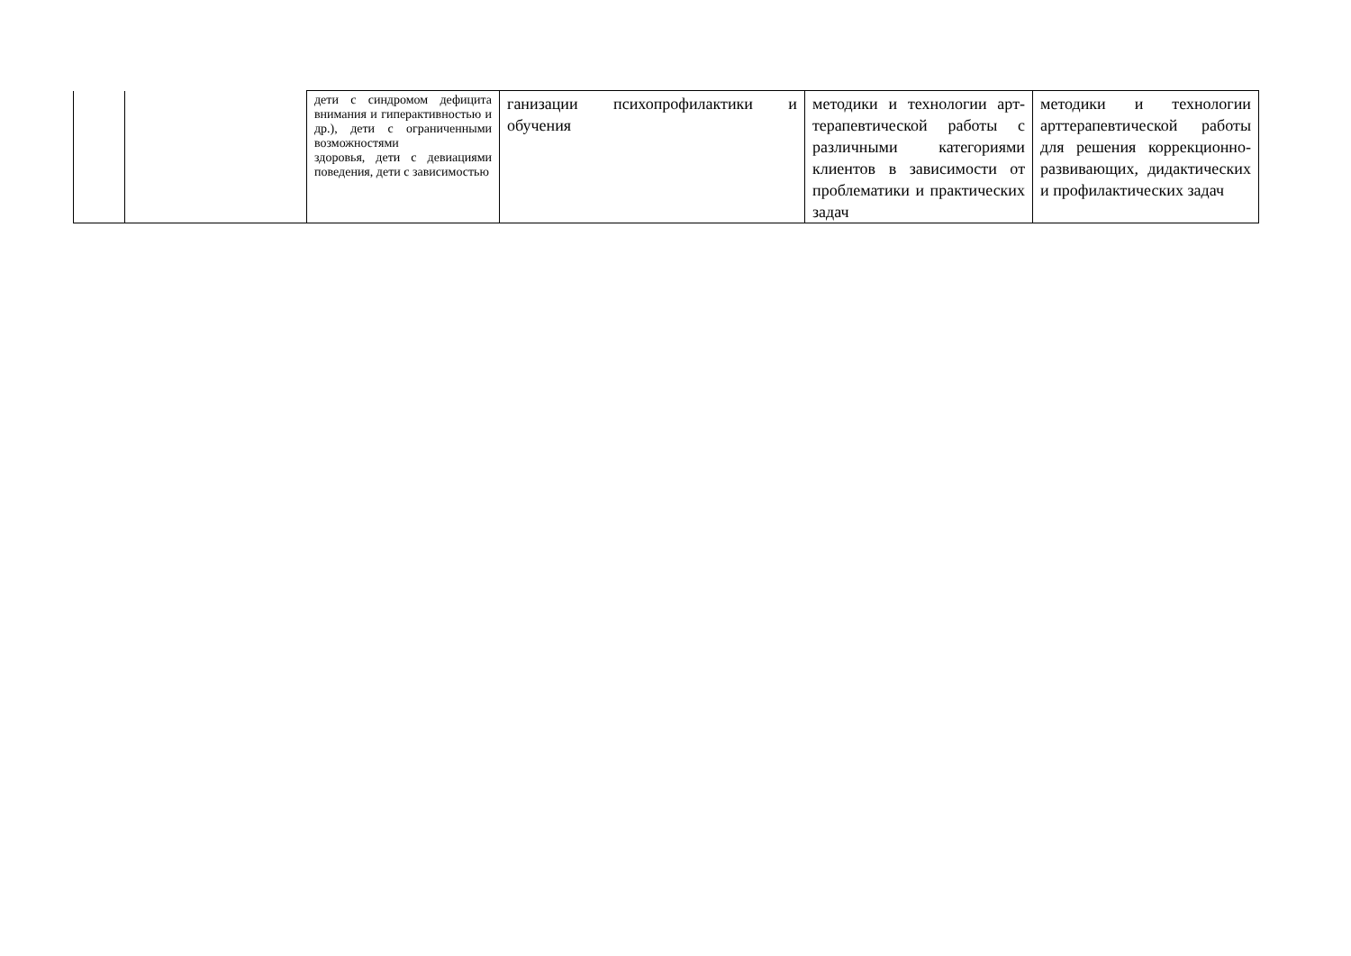| | | дети с синдромом дефицита внимания и гиперактивностью и др.), дети с ограниченными возможностями здоровья, дети с девиациями поведения, дети с зависимостью | ганизации психопрофилактики и обучения | методики и технологии арт-терапевтической работы с различными категориями клиентов в зависимости от проблематики и практических задач | методики и технологии арттерапевтической работы для решения коррекционно-развивающих, дидактических и профилактических задач |